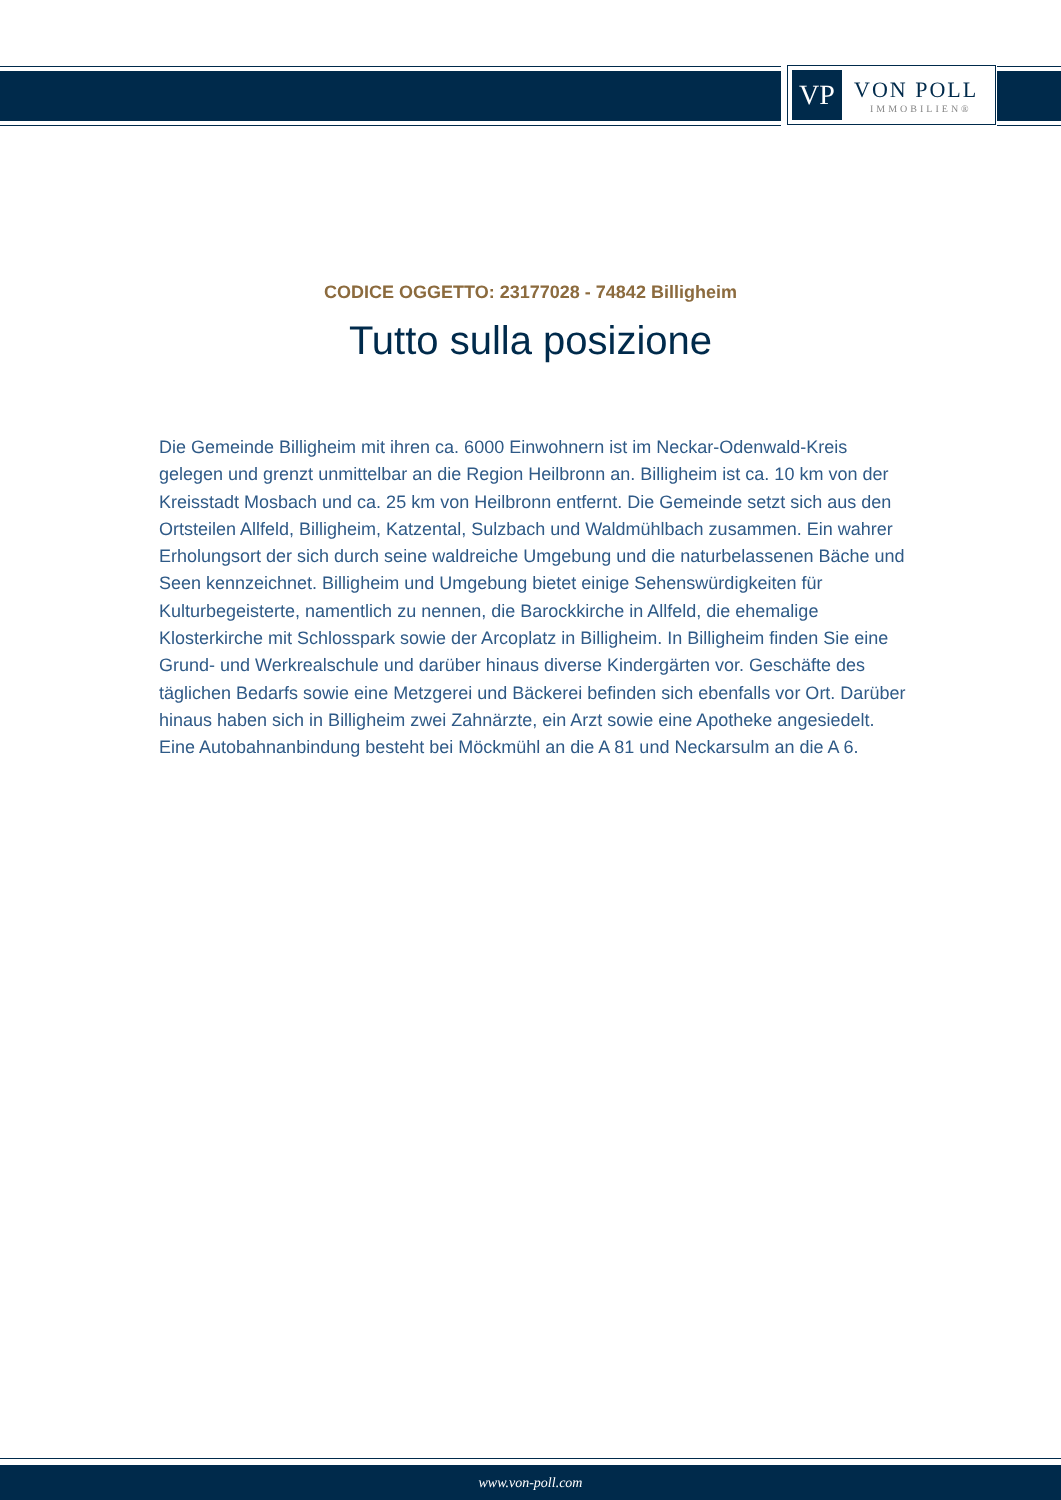VP
VON POLL
IMMOBILIEN®
CODICE OGGETTO: 23177028 - 74842 Billigheim
Tutto sulla posizione
Die Gemeinde Billigheim mit ihren ca. 6000 Einwohnern ist im Neckar-Odenwald-Kreis gelegen und grenzt unmittelbar an die Region Heilbronn an. Billigheim ist ca. 10 km von der Kreisstadt Mosbach und ca. 25 km von Heilbronn entfernt. Die Gemeinde setzt sich aus den Ortsteilen Allfeld, Billigheim, Katzental, Sulzbach und Waldmühlbach zusammen. Ein wahrer Erholungsort der sich durch seine waldreiche Umgebung und die naturbelassenen Bäche und Seen kennzeichnet. Billigheim und Umgebung bietet einige Sehenswürdigkeiten für Kulturbegeisterte, namentlich zu nennen, die Barockkirche in Allfeld, die ehemalige Klosterkirche mit Schlosspark sowie der Arcoplatz in Billigheim. In Billigheim finden Sie eine Grund- und Werkrealschule und darüber hinaus diverse Kindergärten vor. Geschäfte des täglichen Bedarfs sowie eine Metzgerei und Bäckerei befinden sich ebenfalls vor Ort. Darüber hinaus haben sich in Billigheim zwei Zahnärzte, ein Arzt sowie eine Apotheke angesiedelt. Eine Autobahnanbindung besteht bei Möckmühl an die A 81 und Neckarsulm an die A 6.
www.von-poll.com